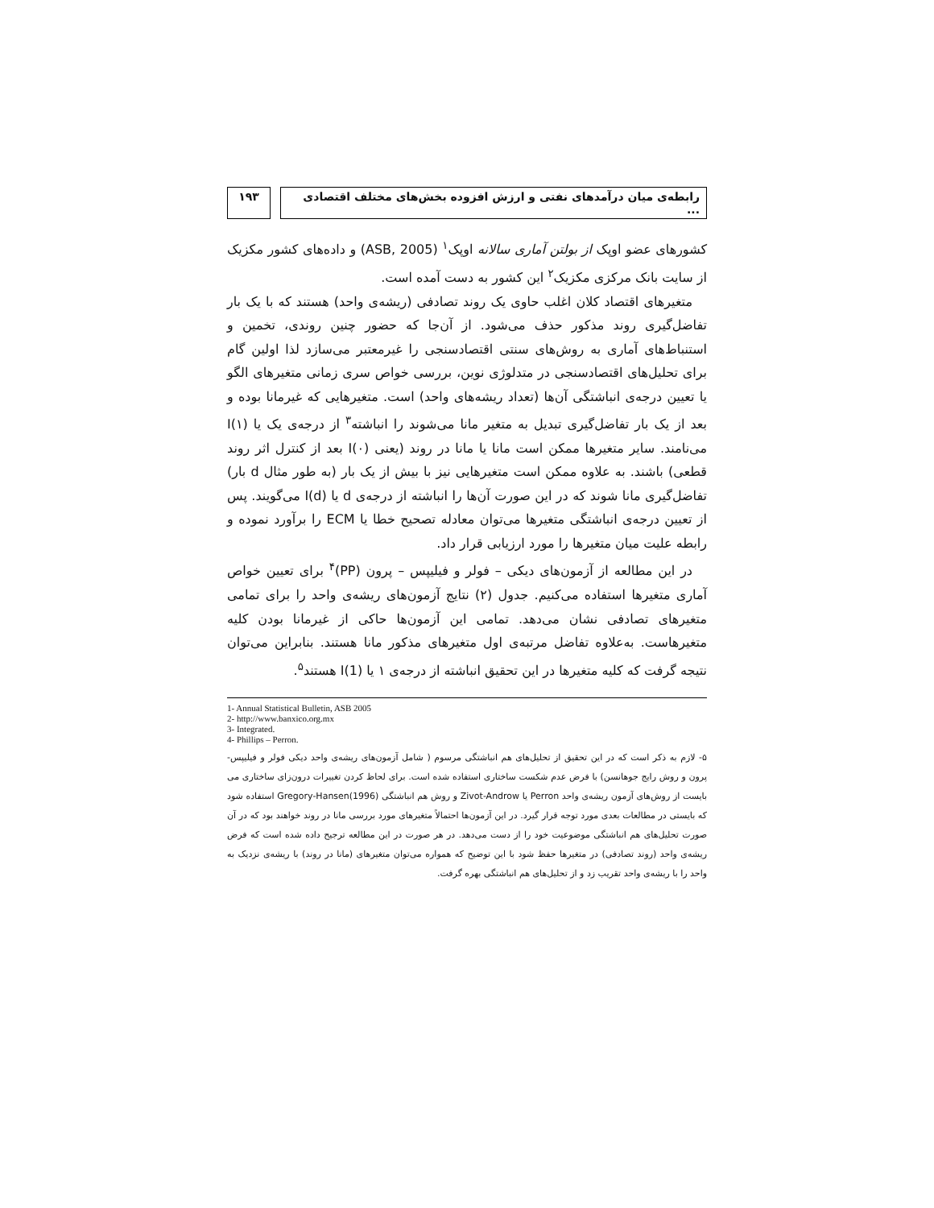رابطه‌ی میان درآمدهای نفتی و ارزش افزوده بخش‌های مختلف اقتصادی ...
۱۹۳
کشورهای عضو اوپک از بولتن آماری سالانه اوپک<sup>۱</sup> (ASB, 2005) و داده‌های کشور مکزیک از سایت بانک مرکزی مکزیک<sup>۲</sup> این کشور به دست آمده است.
متغیرهای اقتصاد کلان اغلب حاوی یک روند تصادفی (ریشه‌ی واحد) هستند که با یک بار تفاضل‌گیری روند مذکور حذف می‌شود. از آن‌جا که حضور چنین روندی، تخمین و استنباط‌های آماری به روش‌های سنتی اقتصادسنجی را غیرمعتبر می‌سازد لذا اولین گام برای تحلیل‌های اقتصادسنجی در متدلوژی نوین، بررسی خواص سری زمانی متغیرهای الگو یا تعیین درجه‌ی انباشتگی آن‌ها (تعداد ریشه‌های واحد) است. متغیرهایی که غیرمانا بوده و بعد از یک بار تفاضل‌گیری تبدیل به متغیر مانا می‌شوند را انباشته<sup>۳</sup> از درجه‌ی یک یا I(۱) می‌نامند. سایر متغیرها ممکن است مانا یا مانا در روند (یعنی I(۰) بعد از کنترل اثر روند قطعی) باشند. به علاوه ممکن است متغیرهایی نیز با بیش از یک بار (به طور مثال d بار) تفاضل‌گیری مانا شوند که در این صورت آن‌ها را انباشته از درجه‌ی d یا I(d) می‌گویند. پس از تعیین درجه‌ی انباشتگی متغیرها می‌توان معادله تصحیح خطا یا ECM را برآورد نموده و رابطه علیت میان متغیرها را مورد ارزیابی قرار داد.
در این مطالعه از آزمون‌های دیکی – فولر و فیلیپس – پرون (PP)<sup>۴</sup> برای تعیین خواص آماری متغیرها استفاده می‌کنیم. جدول (۲) نتایج آزمون‌های ریشه‌ی واحد را برای تمامی متغیرهای تصادفی نشان می‌دهد. تمامی این آزمون‌ها حاکی از غیرمانا بودن کلیه متغیرهاست. به‌علاوه تفاضل مرتبه‌ی اول متغیرهای مذکور مانا هستند. بنابراین می‌توان نتیجه گرفت که کلیه متغیرها در این تحقیق انباشته از درجه‌ی ۱ یا I(1) هستند<sup>۵</sup>.
1- Annual Statistical Bulletin, ASB 2005
2- http://www.banxico.org.mx
3- Integrated.
4- Phillips – Perron.
۵- لازم به ذکر است که در این تحقیق از تحلیل‌های هم انباشتگی مرسوم ( شامل آزمون‌های ریشه‌ی واحد دیکی فولر و فیلیپس- پرون و روش رایج جوهانسن) با فرض عدم شکست ساختاری استفاده شده است. برای لحاظ کردن تغییرات درون‌زای ساختاری می بایست از روش‌های آزمون ریشه‌ی واحد Perron یا Zivot-Androw و روش هم انباشتگی Gregory-Hansen(1996) استفاده شود که بایستی در مطالعات بعدی مورد توجه قرار گیرد. در این آزمون‌ها احتمالاً متغیرهای مورد بررسی مانا در روند خواهند بود که در آن صورت تحلیل‌های هم انباشتگی موضوعیت خود را از دست می‌دهد. در هر صورت در این مطالعه ترجیح داده شده است که فرض ریشه‌ی واحد (روند تصادفی) در متغیرها حفظ شود با این توضیح که همواره می‌توان متغیرهای (مانا در روند) با ریشه‌ی نزدیک به واحد را با ریشه‌ی واحد تقریب زد و از تحلیل‌های هم انباشتگی بهره گرفت.